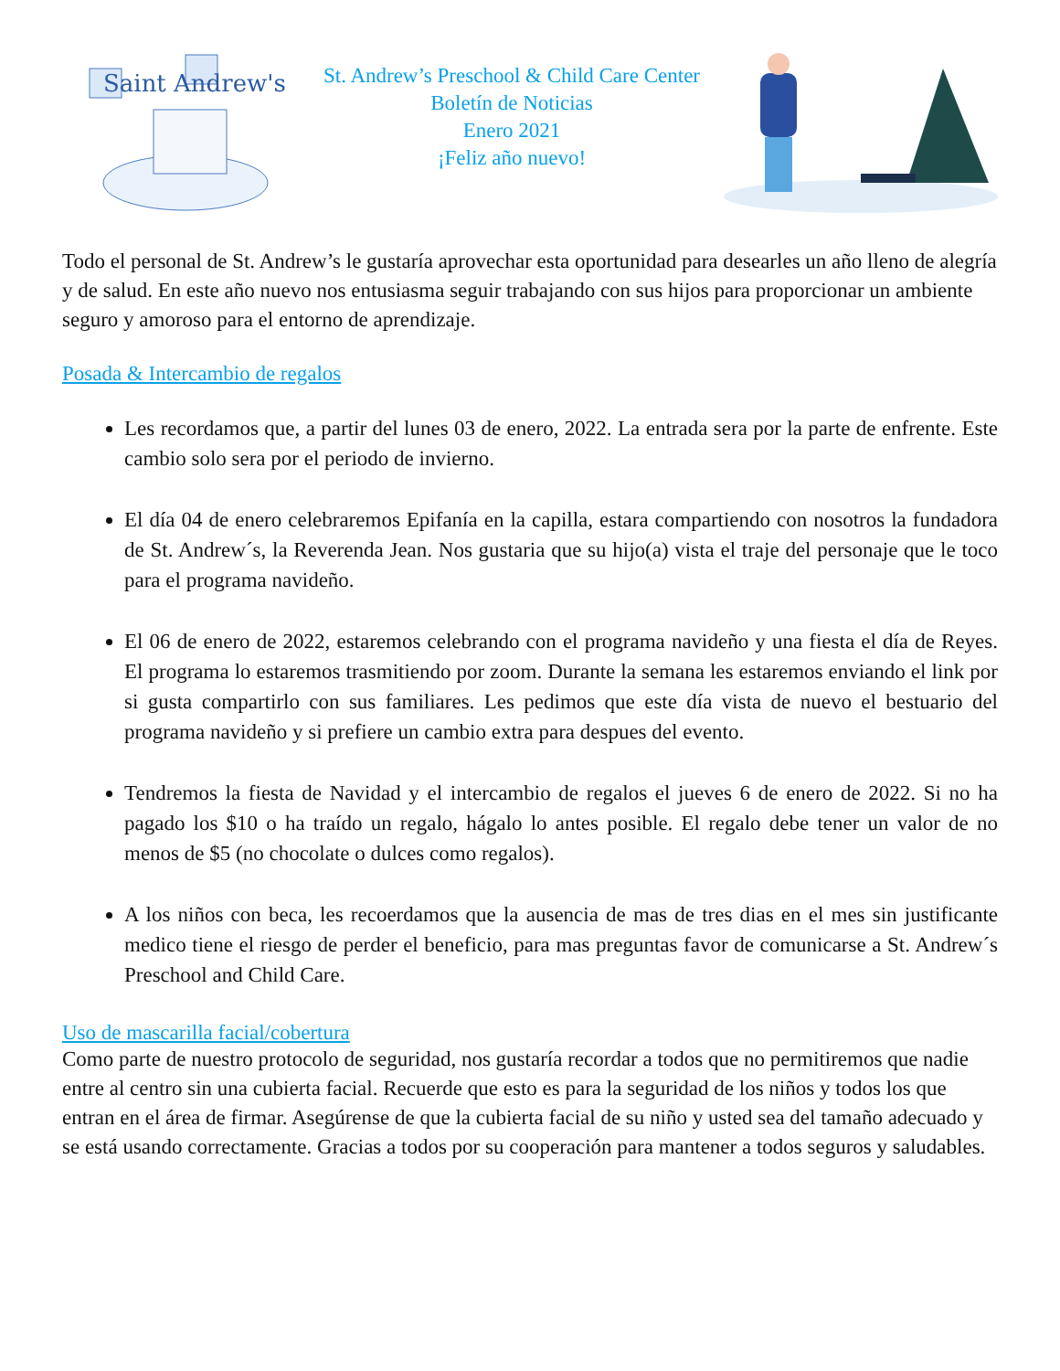Saint Andrew's
St. Andrew’s Preschool & Child Care Center
Boletín de Noticias
Enero 2021
¡Feliz año nuevo!
Todo el personal de St. Andrew’s le gustaría aprovechar esta oportunidad para desearles un año lleno de alegría y de salud. En este año nuevo nos entusiasma seguir trabajando con sus hijos para proporcionar un ambiente seguro y amoroso para el entorno de aprendizaje.
Posada & Intercambio de regalos
Les recordamos que, a partir del lunes 03 de enero, 2022. La entrada sera por la parte de enfrente. Este cambio solo sera por el periodo de invierno.
El día 04 de enero celebraremos Epifanía en la capilla, estara compartiendo con nosotros la fundadora de St. Andrew´s, la Reverenda Jean. Nos gustaria que su hijo(a) vista el traje del personaje que le toco para el programa navideño.
El 06 de enero de 2022, estaremos celebrando con el programa navideño y una fiesta el día de Reyes. El programa lo estaremos trasmitiendo por zoom. Durante la semana les estaremos enviando el link por si gusta compartirlo con sus familiares. Les pedimos que este día vista de nuevo el bestuario del programa navideño y si prefiere un cambio extra para despues del evento.
Tendremos la fiesta de Navidad y el intercambio de regalos el jueves 6 de enero de 2022. Si no ha pagado los $10 o ha traído un regalo, hágalo lo antes posible. El regalo debe tener un valor de no menos de $5 (no chocolate o dulces como regalos).
A los niños con beca, les recoerdamos que la ausencia de mas de tres dias en el mes sin justificante medico tiene el riesgo de perder el beneficio, para mas preguntas favor de comunicarse a St. Andrew´s Preschool and Child Care.
Uso de mascarilla facial/cobertura
Como parte de nuestro protocolo de seguridad, nos gustaría recordar a todos que no permitiremos que nadie entre al centro sin una cubierta facial. Recuerde que esto es para la seguridad de los niños y todos los que entran en el área de firmar. Asegúrense de que la cubierta facial de su niño y usted sea del tamaño adecuado y se está usando correctamente. Gracias a todos por su cooperación para mantener a todos seguros y saludables.